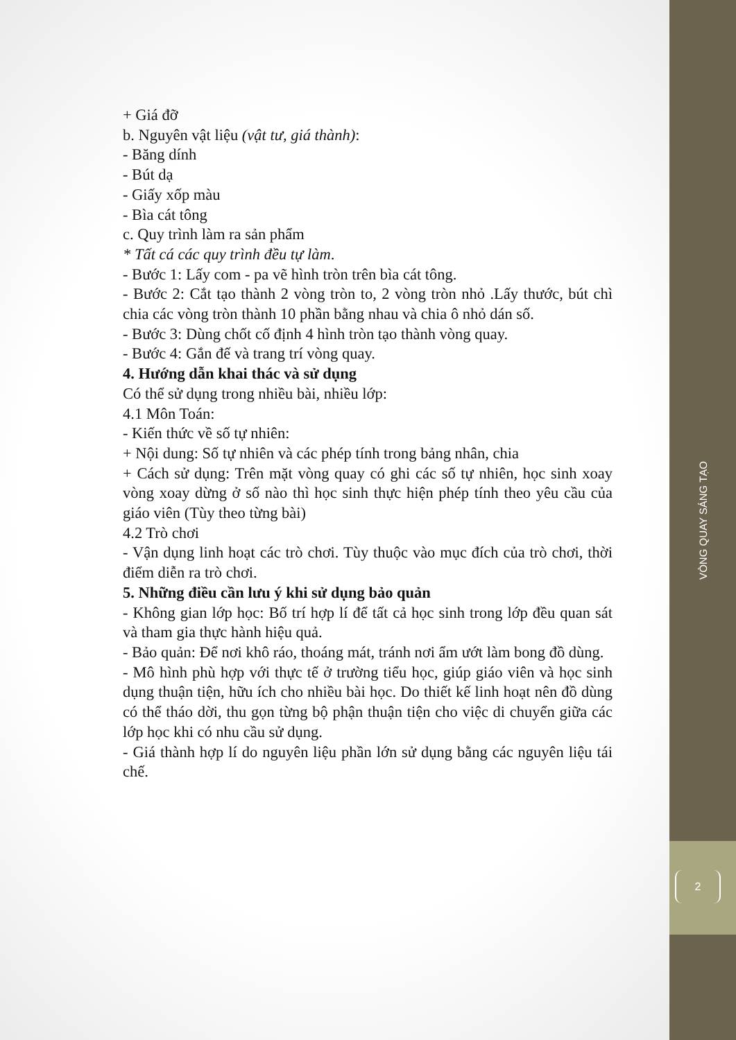+ Giá đỡ
b. Nguyên vật liệu (vật tư, giá thành):
- Băng dính
- Bút dạ
- Giấy xốp màu
- Bìa cát tông
c. Quy trình làm ra sản phẩm
* Tất cá các quy trình đều tự làm.
- Bước 1: Lấy com - pa vẽ hình tròn trên bìa cát tông.
- Bước 2: Cắt tạo thành 2 vòng tròn to, 2 vòng tròn nhỏ .Lấy thước, bút chì chia các vòng tròn thành 10 phần bằng nhau và chia ô nhỏ dán số.
- Bước 3: Dùng chốt cố định 4 hình tròn tạo thành vòng quay.
- Bước 4: Gắn đế và trang trí vòng quay.
4. Hướng dẫn khai thác và sử dụng
Có thể sử dụng trong nhiều bài, nhiều lớp:
4.1 Môn Toán:
- Kiến thức về số tự nhiên:
+ Nội dung: Số tự nhiên và các phép tính trong bảng nhân, chia
+ Cách sử dụng: Trên mặt vòng quay có ghi các số tự nhiên, học sinh xoay vòng xoay dừng ở số nào thì học sinh thực hiện phép tính theo yêu cầu của giáo viên (Tùy theo từng bài)
4.2 Trò chơi
- Vận dụng linh hoạt các trò chơi. Tùy thuộc vào mục đích của trò chơi, thời điểm diễn ra trò chơi.
5. Những điều cần lưu ý khi sử dụng bảo quản
- Không gian lớp học: Bố trí hợp lí để tất cả học sinh trong lớp đều quan sát và tham gia thực hành hiệu quả.
- Bảo quản: Để nơi khô ráo, thoáng mát, tránh nơi ẩm ướt làm bong đồ dùng.
- Mô hình phù hợp với thực tế ở trường tiểu học, giúp giáo viên và học sinh dụng thuận tiện, hữu ích cho nhiều bài học. Do thiết kế linh hoạt nên đồ dùng có thể tháo dời, thu gọn từng bộ phận thuận tiện cho việc di chuyển giữa các lớp học khi có nhu cầu sử dụng.
- Giá thành hợp lí do nguyên liệu phần lớn sử dụng bằng các nguyên liệu tái chế.
VÒNG QUAY SÁNG TẠO
2